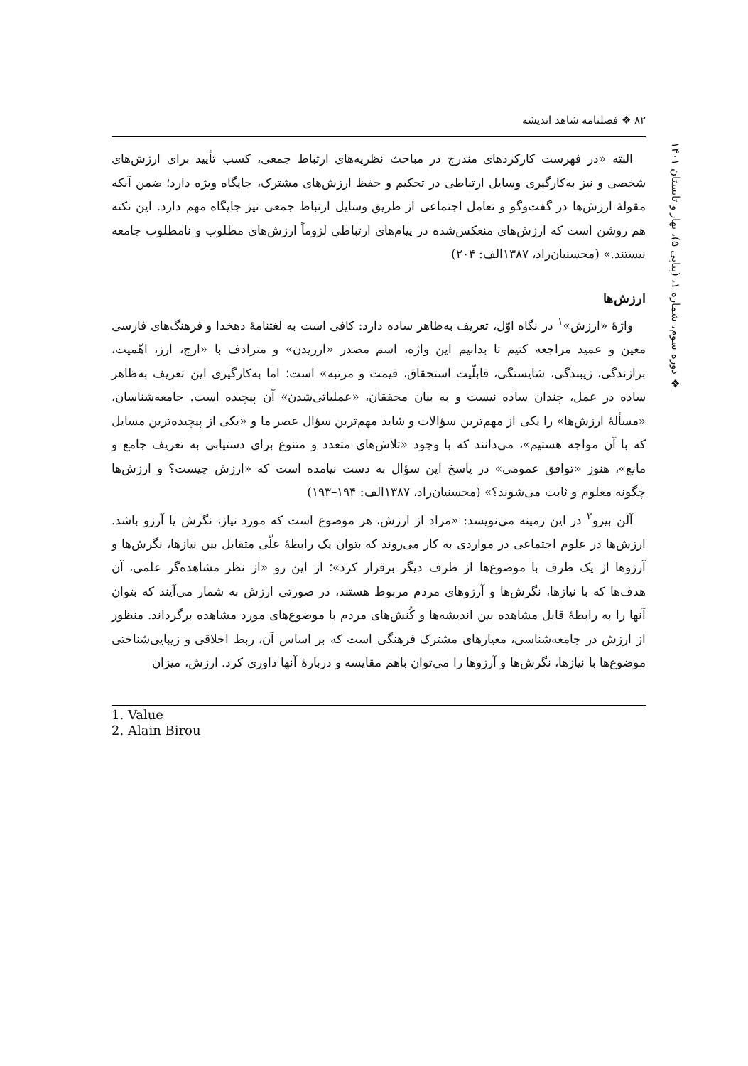❖ دوره سوم، شماره ۱، (پیاپی ۵)، بهار و تابستان ۱۴۰۱
۸۲ ❖ فصلنامه شاهد اندیشه
البته «در فهرست کارکردهای مندرج در مباحث نظریه‌های ارتباط جمعی، کسب تأیید برای ارزش‌های شخصی و نیز به‌کارگیری وسایل ارتباطی در تحکیم و حفظ ارزش‌های مشترک، جایگاه ویژه دارد؛ ضمن آنکه مقولهٔ ارزش‌ها در گفت‌وگو و تعامل اجتماعی از طریق وسایل ارتباط جمعی نیز جایگاه مهم دارد. این نکته هم روشن است که ارزش‌های منعکس‌شده در پیام‌های ارتباطی لزوماً ارزش‌های مطلوب و نامطلوب جامعه نیستند.» (محسنیان‌راد، ۱۳۸۷الف: ۲۰۴)
ارزش‌ها
واژهٔ «ارزش»<sup>۱</sup> در نگاه اوّل، تعریف به‌ظاهر ساده دارد: کافی است به لغتنامهٔ دهخدا و فرهنگ‌های فارسی معین و عمید مراجعه کنیم تا بدانیم این واژه، اسم مصدر «ارزیدن» و مترادف با «ارج، ارز، اهّمیت، برازندگی، زیبندگی، شایستگی، قابلّیت استحقاق، قیمت و مرتبه» است؛ اما به‌کارگیری این تعریف به‌ظاهر ساده در عمل، چندان ساده نیست و به بیان محققان، «عملیاتی‌شدن» آن پیچیده است. جامعه‌شناسان، «مسألهٔ ارزش‌ها» را یکی از مهم‌ترین سؤالات و شاید مهم‌ترین سؤال عصر ما و «یکی از پیچیده‌ترین مسایل که با آن مواجه هستیم»، می‌دانند که با وجود «تلاش‌های متعدد و متنوع برای دستیابی به تعریف جامع و مانع»، هنوز «توافق عمومی» در پاسخ این سؤال به دست نیامده است که «ارزش چیست؟ و ارزش‌ها چگونه معلوم و ثابت می‌شوند؟» (محسنیان‌راد، ۱۳۸۷الف: ۱۹۴–۱۹۳)
آلن بیرو<sup>۲</sup> در این زمینه می‌نویسد: «مراد از ارزش، هر موضوع است که مورد نیاز، نگرش یا آرزو باشد. ارزش‌ها در علوم اجتماعی در مواردی به کار می‌روند که بتوان یک رابطهٔ علّی متقابل بین نیازها، نگرش‌ها و آرزوها از یک طرف با موضوع‌ها از طرف دیگر برقرار کرد»؛ از این رو «از نظر مشاهده‌گر علمی، آن هدف‌ها که با نیازها، نگرش‌ها و آرزوهای مردم مربوط هستند، در صورتی ارزش به شمار می‌آیند که بتوان آنها را به رابطهٔ قابل مشاهده بین اندیشه‌ها و کُنش‌های مردم با موضوع‌های مورد مشاهده برگرداند. منظور از ارزش در جامعه‌شناسی، معیارهای مشترک فرهنگی است که بر اساس آن، ربط اخلاقی و زیبایی‌شناختی موضوع‌ها با نیازها، نگرش‌ها و آرزوها را می‌توان باهم مقایسه و دربارهٔ آنها داوری کرد. ارزش، میزان
1. Value
2. Alain Birou